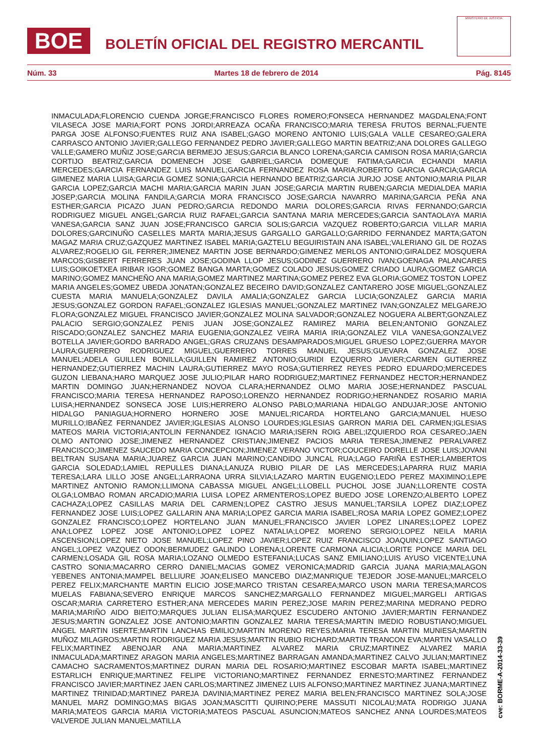BOE
BOLETÍN OFICIAL DEL REGISTRO MERCANTIL
MINISTERIO DE JUSTICIA
Núm. 33 Martes 18 de febrero de 2014 Pág. 8145
INMACULADA;FLORENCIO CUENDA JORGE;FRANCISCO FLORES ROMERO;FONSECA HERNANDEZ MAGDALENA;FONT VILASECA JOSE MARIA;FORT PONS JORDI;ARREAZA OCAÑA FRANCISCO;MARIA TERESA FRUTOS BERNAL;FUENTE PARGA JOSE ALFONSO;FUENTES RUIZ ANA ISABEL;GAGO MORENO ANTONIO LUIS;GALA VALLE CESAREO;GALERA CARRASCO ANTONIO JAVIER;GALLEGO FERNANDEZ PEDRO JAVIER;GALLEGO MARTIN BEATRIZ;ANA DOLORES GALLEGO VALLE;GAMERO MUÑIZ JOSE;GARCIA BERMEJO JESUS;GARCIA BLANCO LORENA;GARCIA CAMISON ROSA MARIA;GARCIA CORTIJO BEATRIZ;GARCIA DOMENECH JOSE GABRIEL;GARCIA DOMEQUE FATIMA;GARCIA ECHANDI MARIA MERCEDES;GARCIA FERNANDEZ LUIS MANUEL;GARCIA FERNANDEZ ROSA MARIA;ROBERTO GARCIA GARCIA;GARCIA GIMENEZ MARIA LUISA;GARCIA GOMEZ SONIA;GARCIA HERNANDO BEATRIZ;GARCIA JURJO JOSE ANTONIO;MARIA PILAR GARCIA LOPEZ;GARCIA MACHI MARIA;GARCIA MARIN JUAN JOSE;GARCIA MARTIN RUBEN;GARCIA MEDIALDEA MARIA JOSEP;GARCIA MOLINA FANDILA;GARCIA MORA FRANCISCO JOSE;GARCIA NAVARRO MARINA;GARCIA PEÑA ANA ESTHER;GARCIA PICAZO JUAN PEDRO;GARCIA REDONDO MARIA DOLORES;GARCIA RIVAS FERNANDO;GARCIA RODRIGUEZ MIGUEL ANGEL;GARCIA RUIZ RAFAEL;GARCIA SANTANA MARIA MERCEDES;GARCIA SANTAOLAYA MARIA VANESA;GARCIA SANZ JUAN JOSE;FRANCISCO GARCIA SOLIS;GARCIA VAZQUEZ ROBERTO;GARCIA VILLAR MARIA DOLORES;GARCINUÑO CASELLES MARTA MARIA;JESUS GARGALLO GARGALLO;GARRIDO FERNANDEZ MARTA;GATON MAGAZ MARIA CRUZ;GAZQUEZ MARTINEZ ISABEL MARIA;GAZTELU BEGUIRISTAIN ANA ISABEL;VALERIANO GIL DE ROZAS ALVAREZ;ROGELIO GIL FERRER;JIMENEZ MARTIN JOSE BERNARDO;GIMENEZ MERLOS ANTONIO;GIRALDEZ MOSQUERA MARCOS;GISBERT FERRERES JUAN JOSE;GODINA LLOP JESUS;GODINEZ GUERRERO IVAN;GOENAGA PALANCARES LUIS;GOIKOETXEA IRIBAR IGOR;GOMEZ BANGA MARTA;GOMEZ COLADO JESUS;GOMEZ CRIADO LAURA;GOMEZ GARCIA MARINO;GOMEZ MANCHEÑO ANA MARIA;GOMEZ MARTINEZ MARTINA;GOMEZ PEREZ EVA GLORIA;GOMEZ TOSTON LOPEZ MARIA ANGELES;GOMEZ UBEDA JONATAN;GONZALEZ BECEIRO DAVID;GONZALEZ CANTARERO JOSE MIGUEL;GONZALEZ CUESTA MARIA MANUELA;GONZALEZ DAVILA AMALIA;GONZALEZ GARCIA LUCIA;GONZALEZ GARCIA MARIA JESUS;GONZALEZ GORDON RAFAEL;GONZALEZ IGLESIAS MANUEL;GONZALEZ MARTINEZ IVAN;GONZALEZ MELGAREJO FLORA;GONZALEZ MIGUEL FRANCISCO JAVIER;GONZALEZ MOLINA SALVADOR;GONZALEZ NOGUERA ALBERT;GONZALEZ PALACIO SERGIO;GONZALEZ PENIS JUAN JOSE;GONZALEZ RAMIREZ MARIA BELEN;ANTONIO GONZALEZ RISCADO;GONZALEZ SANCHEZ MARIA EUGENIA;GONZALEZ VEIRA MARIA IRIA;GONZALEZ VILA VANESA;GONZALVEZ BOTELLA JAVIER;GORDO BARRADO ANGEL;GRAS CRUZANS DESAMPARADOS;MIGUEL GRUESO LOPEZ;GUERRA MAYOR LAURA;GUERRERO RODRIGUEZ MIGUEL;GUERRERO TORRES MANUEL JESUS;GUEVARA GONZALEZ JOSE MANUEL;ADELA GUILLEN BONILLA;GUILLEN RAMIREZ ANTONIO;GURIDI EZQUERRO JAVIER;CARMEN GUTIERREZ HERNANDEZ;GUTIERREZ MACHIN LAURA;GUTIERREZ MAYO ROSA;GUTIERREZ REYES PEDRO EDUARDO;MERCEDES GUZON LIEBANA;HARO MARQUEZ JOSE JULIO;PILAR HARO RODRIGUEZ;MARTINEZ FERNANDEZ HECTOR;HERNANDEZ MARTIN DOMINGO JUAN;HERNANDEZ NOVOA CLARA;HERNANDEZ OLMO MARIA JOSE;HERNANDEZ PASCUAL FRANCISCO;MARIA TERESA HERNANDEZ RAPOSO;LORENZO HERNANDEZ RODRIGO;HERNANDEZ ROSARIO MARIA LUISA;HERNANDEZ SONSECA JOSE LUIS;HERRERO ALONSO PABLO;MARIANA HIDALGO ANDUJAR;JOSE ANTONIO HIDALGO PANIAGUA;HORNERO HORNERO JOSE MANUEL;RICARDA HORTELANO GARCIA;MANUEL HUESO MURILLO;IBAÑEZ FERNANDEZ JAVIER;IGLESIAS ALONSO LOURDES;IGLESIAS GARRON MARIA DEL CARMEN;IGLESIAS MATEOS MARIA VICTORIA;ANTOLIN FERNANDEZ IGNACIO MARIA;ISERN ROIG ABEL;IZQUIERDO ROA CESAREO;JAEN OLMO ANTONIO JOSE;JIMENEZ HERNANDEZ CRISTIAN;JIMENEZ PACIOS MARIA TERESA;JIMENEZ PERALVAREZ FRANCISCO;JIMENEZ SAUCEDO MARIA CONCEPCION;JIMENEZ VERANO VICTOR;COUCEIRO DORELLE JOSE LUIS;JOVANI BELTRAN SUSANA MARIA;JUAREZ GARCIA JUAN MARINO;CANDIDO JUNCAL RUA;LAGO FARIÑA ESTHER;LAMBERTOS GARCIA SOLEDAD;LAMIEL REPULLES DIANA;LANUZA RUBIO PILAR DE LAS MERCEDES;LAPARRA RUIZ MARIA TERESA;LARA LILLO JOSE ANGEL;LARRAONA URRA SILVIA;LAZARO MARTIN EUGENIO;LEDO PEREZ MAXIMINO;LEPE MARTINEZ ANTONIO RAMON;LLIMONA CABASSA MIGUEL ANGEL;LLOBELL PUCHOL JOSE JUAN;LLORENTE COSTA OLGA;LOMBAO ROMAN ARCADIO;MARIA LUISA LOPEZ ARMENTEROS;LOPEZ BUEDO JOSE LORENZO;ALBERTO LOPEZ CACHAZA;LOPEZ CASILLAS MARIA DEL CARMEN;LOPEZ CASTRO JESUS MANUEL;TARSILA LOPEZ DIAZ;LOPEZ FERNANDEZ JOSE LUIS;LOPEZ GALLARIN ANA MARIA;LOPEZ GARCIA MARIA ISABEL;ROSA MARIA LOPEZ GOMEZ;LOPEZ GONZALEZ FRANCISCO;LOPEZ HORTELANO JUAN MANUEL;FRANCISCO JAVIER LOPEZ LINARES;LOPEZ LOPEZ ANA;LOPEZ LOPEZ JOSE ANTONIO;LOPEZ LOPEZ NATALIA;LOPEZ MORENO SERGIO;LOPEZ NEILA MARIA ASCENSION;LOPEZ NIETO JOSE MANUEL;LOPEZ PINO JAVIER;LOPEZ RUIZ FRANCISCO JOAQUIN;LOPEZ SANTIAGO ANGEL;LOPEZ VAZQUEZ ODON;BERMUDEZ GALINDO LORENA;LORENTE CARMONA ALICIA;LORITE PONCE MARIA DEL CARMEN;LOSADA GIL ROSA MARIA;LOZANO OLMEDO ESTEFANIA;LUCAS SANZ EMILIANO;LUIS AYUSO VICENTE;LUNA CASTRO SONIA;MACARRO CERRO DANIEL;MACIAS GOMEZ VERONICA;MADRID GARCIA JUANA MARIA;MALAGON YEBENES ANTONIA;MAMPEL BELLIURE JOAN;ELISEO MANCEBO DIAZ;MANRIQUE TEJEDOR JOSE-MANUEL;MARCELO PEREZ FELIX;MARCHANTE MARTIN ELICIO JOSE;MARCO TRISTAN CESAREA;MARCO USON MARIA TERESA;MARCOS MUELAS FABIANA;SEVERO ENRIQUE MARCOS SANCHEZ;MARGALLO FERNANDEZ MIGUEL;MARGELI ARTIGAS OSCAR;MARIA CARRETERO ESTHER;ANA MERCEDES MARIN PEREZ;JOSE MARIN PEREZ;MARINA MEDRANO PEDRO MARIA;MARIÑO AIDO BIEITO;MARQUES JULIAN ELISA;MARQUEZ ESCUDERO ANTONIO JAVIER;MARTIN FERNANDEZ JESUS;MARTIN GONZALEZ JOSE ANTONIO;MARTIN GONZALEZ MARIA TERESA;MARTIN IMEDIO ROBUSTIANO;MIGUEL ANGEL MARTIN ISERTE;MARTIN LANCHAS EMILIO;MARTIN MORENO REYES;MARIA TERESA MARTIN MUNIESA;MARTIN MUÑOZ MILAGROS;MARTIN RODRIGUEZ MARIA JESUS;MARTIN RUBIO RICHARD;MARTIN TRANCON EVA;MARTIN VASALLO FELIX;MARTINEZ ABENOJAR ANA MARIA;MARTINEZ ALVAREZ MARIA CRUZ;MARTINEZ ALVAREZ MARIA INMACULADA;MARTINEZ ARAGON MARIA ANGELES;MARTINEZ BARRAGAN AMANDA;MARTINEZ CALVO JULIAN;MARTINEZ CAMACHO SACRAMENTOS;MARTINEZ DURAN MARIA DEL ROSARIO;MARTINEZ ESCOBAR MARTA ISABEL;MARTINEZ ESTARLICH ENRIQUE;MARTINEZ FELIPE VICTORIANO;MARTINEZ FERNANDEZ ERNESTO;MARTINEZ FERNANDEZ FRANCISCO JAVIER;MARTINEZ JAEN CARLOS;MARTINEZ JIMENEZ LUIS ALFONSO;MARTINEZ MARTINEZ JUANA;MARTINEZ MARTINEZ TRINIDAD;MARTINEZ PAREJA DAVINIA;MARTINEZ PEREZ MARIA BELEN;FRANCISCO MARTINEZ SOLA;JOSE MANUEL MARZ DOMINGO;MAS BIGAS JOAN;MASCITTI QUIRINO;PERE MASSUTI NICOLAU;MATA RODRIGO JUANA MARIA;MATEOS GARCIA MARIA VICTORIA;MATEOS PASCUAL ASUNCION;MATEOS SANCHEZ ANNA LOURDES;MATEOS VALVERDE JULIAN MANUEL;MATILLA
cve: BORME-A-2014-33-39